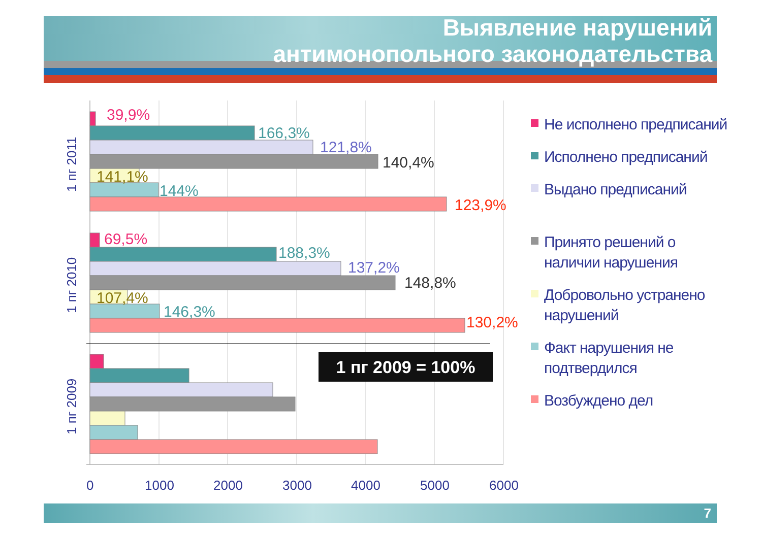Выявление нарушений
антимонопольного законодательства
39,9%
166,3%
121,8%
140,4%
141,1%
144%
123,9%
69,5%
188,3%
137,2%
148,8%
107,4%
146,3%
130,2%
0
1000
2000
3000
4000
5000
6000
1 пг 2011
1 пг 2010
1 пг 2009
1 пг 2009 = 100%
Не исполнено предписаний
Исполнено предписаний
Выдано предписаний
Принято решений о наличии нарушения
Добровольно устранено нарушений
Факт нарушения не подтвердился
Возбуждено дел
7